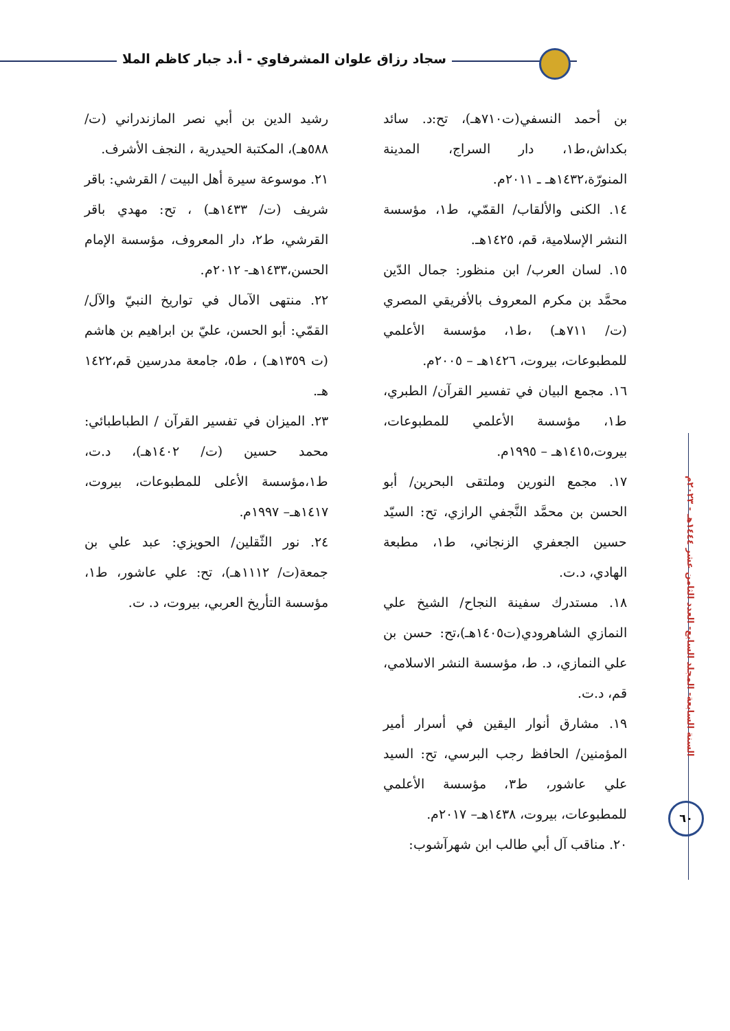سجاد رزاق علوان المشرفاوي - أ.د جبار كاظم الملا
السنة السابعة- المجلد السابع- العدد الثامن عشر ١٤٤٤هـ - ٢٠٢٣م
٦٠
بن أحمد النسفي(ت٧١٠هـ)، تح:د. سائد بكداش،ط١، دار السراج، المدينة المنورّة،١٤٣٢هـ ـ ٢٠١١م.
١٤. الكنى والألقاب/ القمّي، ط١، مؤسسة النشر الإسلامية، قم، ١٤٢٥هـ.
١٥. لسان العرب/ ابن منظور: جمال الدّين محمَّد بن مكرم المعروف بالأفريقي المصري (ت/ ٧١١هـ) ،ط١، مؤسسة الأعلمي للمطبوعات، بيروت، ١٤٢٦هـ – ٢٠٠٥م.
١٦. مجمع البيان في تفسير القرآن/ الطبري، ط١، مؤسسة الأعلمي للمطبوعات، بيروت،١٤١٥هـ – ١٩٩٥م.
١٧. مجمع النورين وملتقى البحرين/ أبو الحسن بن محمَّد النَّجفي الرازي، تح: السيّد حسين الجعفري الزنجاني، ط١، مطبعة الهادي، د.ت.
١٨. مستدرك سفينة النجاح/ الشيخ علي النمازي الشاهرودي(ت١٤٠٥هـ)،تح: حسن بن علي النمازي، د. ط، مؤسسة النشر الاسلامي، قم، د.ت.
١٩. مشارق أنوار اليقين في أسرار أمير المؤمنين/ الحافظ رجب البرسي، تح: السيد علي عاشور، ط٣، مؤسسة الأعلمي للمطبوعات، بيروت، ١٤٣٨هـ– ٢٠١٧م.
٢٠. مناقب آل أبي طالب ابن شهرآشوب:
رشيد الدين بن أبي نصر المازندراني (ت/ ٥٨٨هـ)، المكتبة الحيدرية ، النجف الأشرف.
٢١. موسوعة سيرة أهل البيت / القرشي: باقر شريف (ت/ ١٤٣٣هـ) ، تح: مهدي باقر القرشي، ط٢، دار المعروف، مؤسسة الإمام الحسن،١٤٣٣هـ- ٢٠١٢م.
٢٢. منتهى الآمال في تواريخ النبيّ والآل/ القمّي: أبو الحسن، عليّ بن ابراهيم بن هاشم (ت ١٣٥٩هـ) ، ط٥، جامعة مدرسين قم،١٤٢٢ هـ.
٢٣. الميزان في تفسير القرآن / الطباطبائي: محمد حسين (ت/ ١٤٠٢هـ)، د.ت، ط١،مؤسسة الأعلى للمطبوعات، بيروت، ١٤١٧هـ– ١٩٩٧م.
٢٤. نور الثّقلين/ الحويزي: عبد علي بن جمعة(ت/ ١١١٢هـ)، تح: علي عاشور، ط١، مؤسسة التأريخ العربي، بيروت، د. ت.